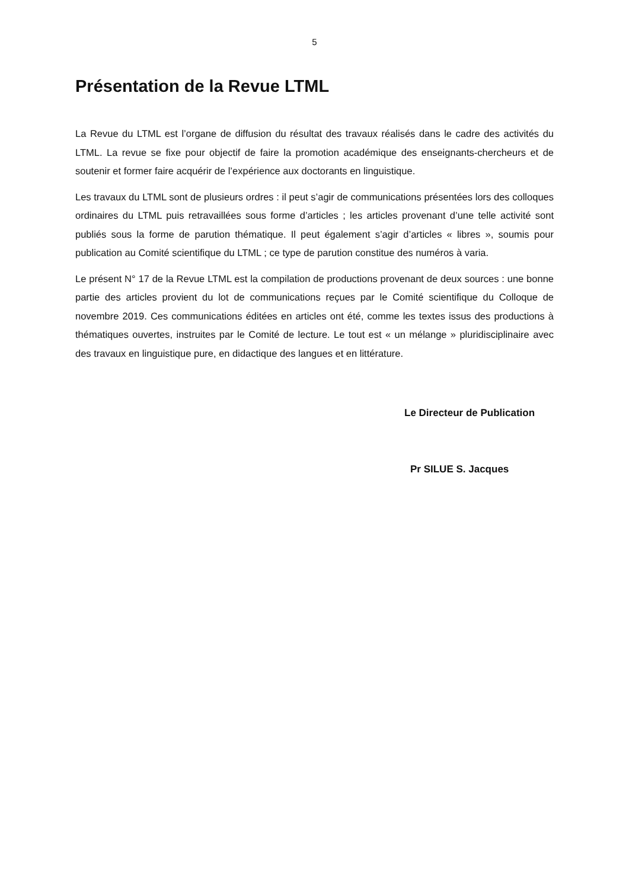5
Présentation de la Revue LTML
La Revue du LTML est l’organe de diffusion du résultat des travaux réalisés dans le cadre des activités du LTML. La revue se fixe pour objectif de faire la promotion académique des enseignants-chercheurs et de soutenir et former faire acquérir de l’expérience aux doctorants en linguistique.
Les travaux du LTML sont de plusieurs ordres : il peut s’agir de communications présentées lors des colloques ordinaires du LTML puis retravaillées sous forme d’articles ; les articles provenant d’une telle activité sont publiés sous la forme de parution thématique. Il peut également s’agir d’articles « libres », soumis pour publication au Comité scientifique du LTML ; ce type de parution constitue des numéros à varia.
Le présent N° 17 de la Revue LTML est la compilation de productions provenant de deux sources : une bonne partie des articles provient du lot de communications reçues par le Comité scientifique du Colloque de novembre 2019. Ces communications éditées en articles ont été, comme les textes issus des productions à thématiques ouvertes, instruites par le Comité de lecture. Le tout est « un mélange » pluridisciplinaire avec des travaux en linguistique pure, en didactique des langues et en littérature.
Le Directeur de Publication
Pr SILUE S. Jacques